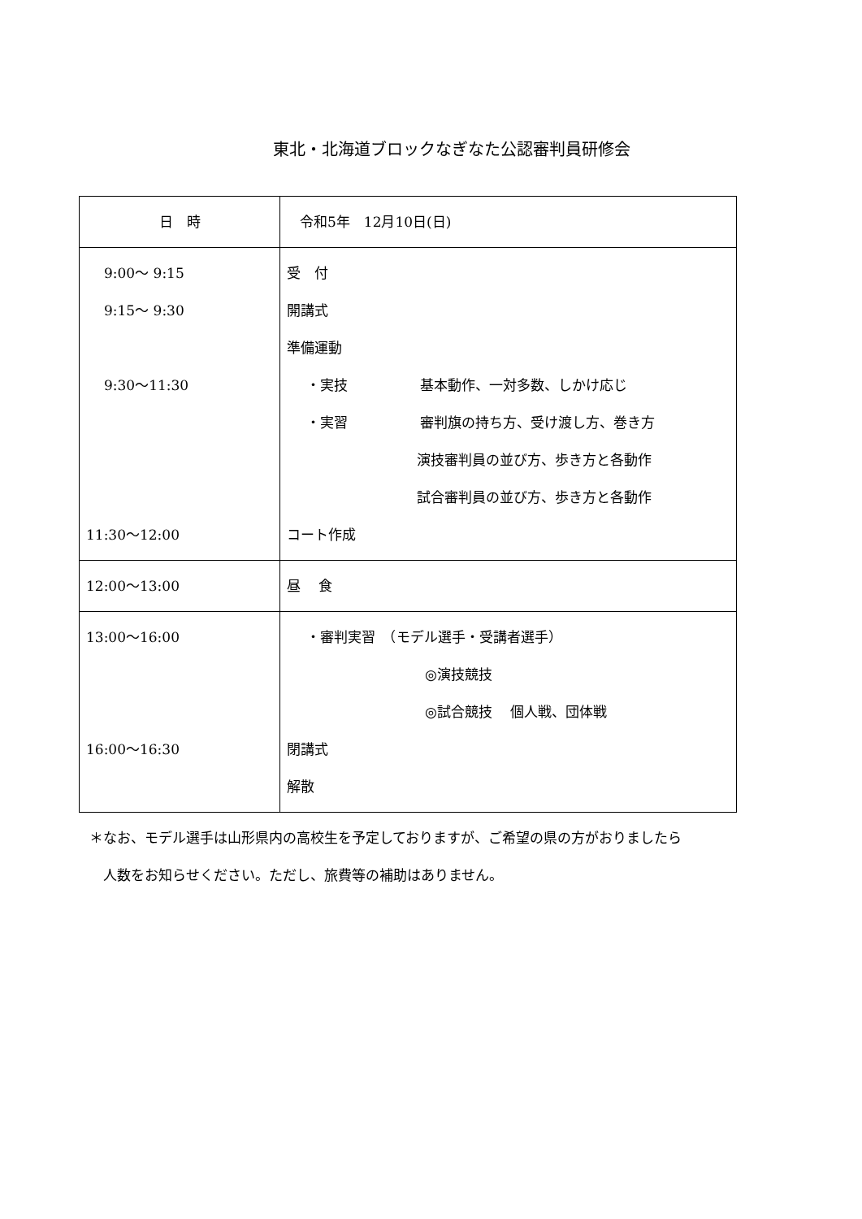東北・北海道ブロックなぎなた公認審判員研修会
| 日 時 | 令和5年 12月10日(日) |
| 9:00～ 9:15 9:15～ 9:30 9:30～11:30 11:30～12:00 | 受 付 開講式 準備運動 ・実技 基本動作、一対多数、しかけ応じ ・実習 審判旗の持ち方、受け渡し方、巻き方 演技審判員の並び方、歩き方と各動作 試合審判員の並び方、歩き方と各動作 コート作成 |
| 12:00～13:00 | 昼 食 |
| 13:00～16:00 16:00～16:30 | ・審判実習 （モデル選手・受講者選手） ◎演技競技 ◎試合競技 個人戦、団体戦 閉講式 解散 |
＊なお、モデル選手は山形県内の高校生を予定しておりますが、ご希望の県の方がおりましたら
　人数をお知らせください。ただし、旅費等の補助はありません。